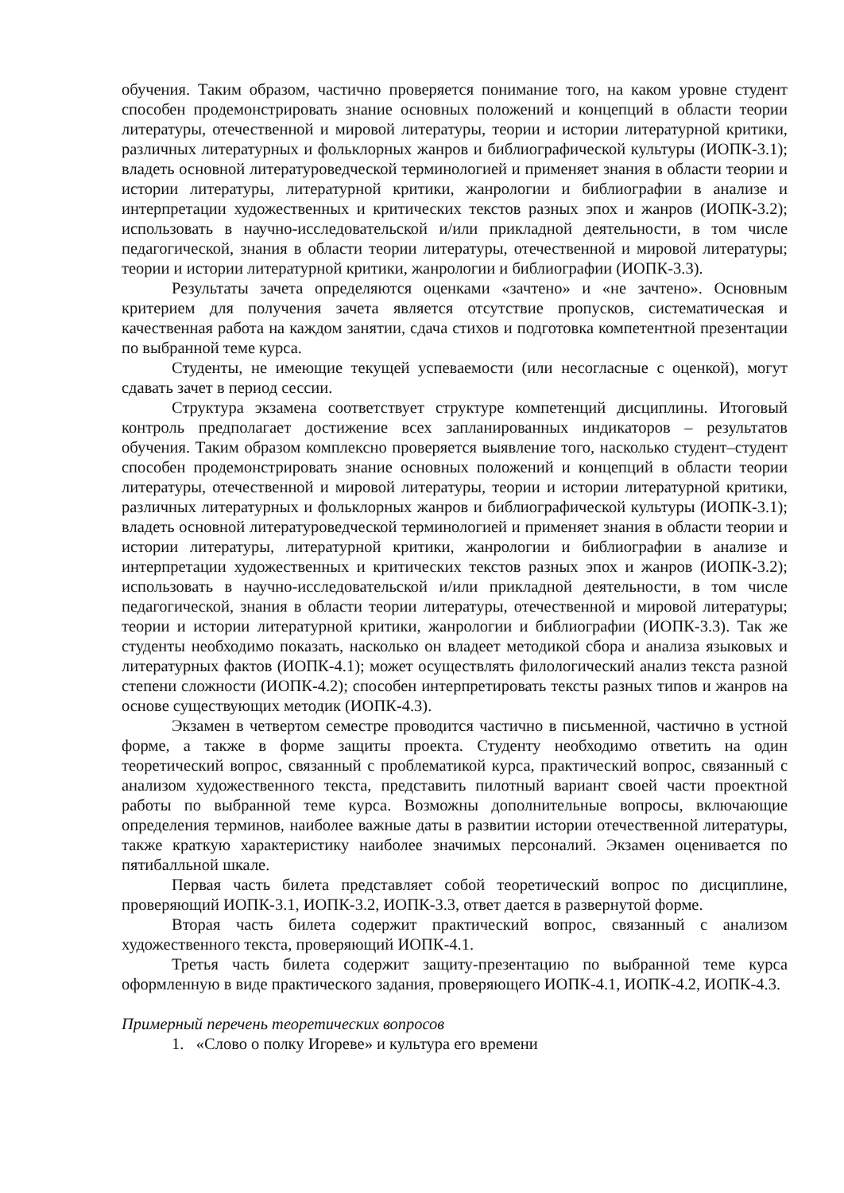обучения. Таким образом, частично проверяется понимание того, на каком уровне студент способен продемонстрировать знание основных положений и концепций в области теории литературы, отечественной и мировой литературы, теории и истории литературной критики, различных литературных и фольклорных жанров и библиографической культуры (ИОПК-3.1); владеть основной литературоведческой терминологией и применяет знания в области теории и истории литературы, литературной критики, жанрологии и библиографии в анализе и интерпретации художественных и критических текстов разных эпох и жанров (ИОПК-3.2); использовать в научно-исследовательской и/или прикладной деятельности, в том числе педагогической, знания в области теории литературы, отечественной и мировой литературы; теории и истории литературной критики, жанрологии и библиографии (ИОПК-3.3).
Результаты зачета определяются оценками «зачтено» и «не зачтено». Основным критерием для получения зачета является отсутствие пропусков, систематическая и качественная работа на каждом занятии, сдача стихов и подготовка компетентной презентации по выбранной теме курса.
Студенты, не имеющие текущей успеваемости (или несогласные с оценкой), могут сдавать зачет в период сессии.
Структура экзамена соответствует структуре компетенций дисциплины. Итоговый контроль предполагает достижение всех запланированных индикаторов – результатов обучения. Таким образом комплексно проверяется выявление того, насколько студент–студент способен продемонстрировать знание основных положений и концепций в области теории литературы, отечественной и мировой литературы, теории и истории литературной критики, различных литературных и фольклорных жанров и библиографической культуры (ИОПК-3.1); владеть основной литературоведческой терминологией и применяет знания в области теории и истории литературы, литературной критики, жанрологии и библиографии в анализе и интерпретации художественных и критических текстов разных эпох и жанров (ИОПК-3.2); использовать в научно-исследовательской и/или прикладной деятельности, в том числе педагогической, знания в области теории литературы, отечественной и мировой литературы; теории и истории литературной критики, жанрологии и библиографии (ИОПК-3.3). Так же студенты необходимо показать, насколько он владеет методикой сбора и анализа языковых и литературных фактов (ИОПК-4.1); может осуществлять филологический анализ текста разной степени сложности (ИОПК-4.2); способен интерпретировать тексты разных типов и жанров на основе существующих методик (ИОПК-4.3).
Экзамен в четвертом семестре проводится частично в письменной, частично в устной форме, а также в форме защиты проекта. Студенту необходимо ответить на один теоретический вопрос, связанный с проблематикой курса, практический вопрос, связанный с анализом художественного текста, представить пилотный вариант своей части проектной работы по выбранной теме курса. Возможны дополнительные вопросы, включающие определения терминов, наиболее важные даты в развитии истории отечественной литературы, также краткую характеристику наиболее значимых персоналий. Экзамен оценивается по пятибалльной шкале.
Первая часть билета представляет собой теоретический вопрос по дисциплине, проверяющий ИОПК-3.1, ИОПК-3.2, ИОПК-3.3, ответ дается в развернутой форме.
Вторая часть билета содержит практический вопрос, связанный с анализом художественного текста, проверяющий ИОПК-4.1.
Третья часть билета содержит защиту-презентацию по выбранной теме курса оформленную в виде практического задания, проверяющего ИОПК-4.1, ИОПК-4.2, ИОПК-4.3.
Примерный перечень теоретических вопросов
1. «Слово о полку Игореве» и культура его времени